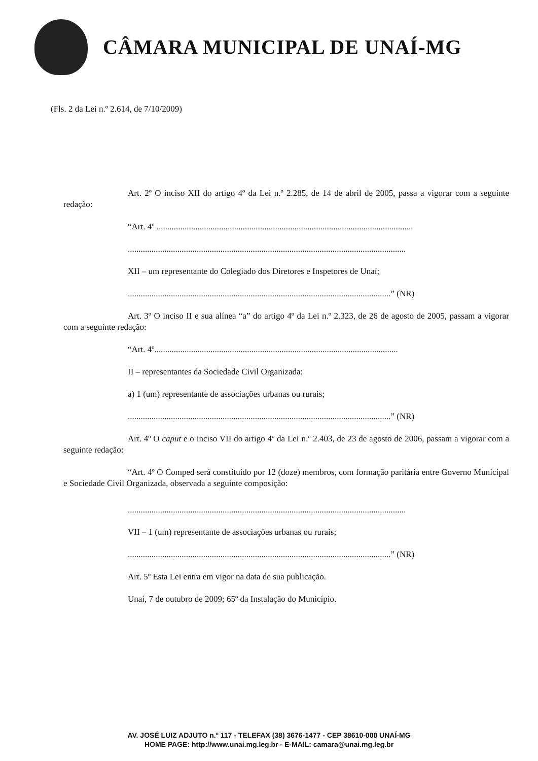CÂMARA MUNICIPAL DE UNAÍ-MG
(Fls. 2 da Lei n.º 2.614, de 7/10/2009)
Art. 2º O inciso XII do artigo 4º da Lei n.º 2.285, de 14 de abril de 2005, passa a vigorar com a seguinte redação:
“Art. 4º .......................................................................................................................
.................................................................................................................................
XII – um representante do Colegiado dos Diretores e Inspetores de Unaí;
..........................................................................................................................” (NR)
Art. 3º O inciso II e sua alínea “a” do artigo 4º da Lei n.º 2.323, de 26 de agosto de 2005, passam a vigorar com a seguinte redação:
“Art. 4º.................................................................................................................
II – representantes da Sociedade Civil Organizada:
a) 1 (um) representante de associações urbanas ou rurais;
..........................................................................................................................” (NR)
Art. 4º O caput e o inciso VII do artigo 4º da Lei n.º 2.403, de 23 de agosto de 2006, passam a vigorar com a seguinte redação:
“Art. 4º O Comped será constituído por 12 (doze) membros, com formação paritária entre Governo Municipal e Sociedade Civil Organizada, observada a seguinte composição:
.................................................................................................................................
VII – 1 (um) representante de associações urbanas ou rurais;
..........................................................................................................................” (NR)
Art. 5º Esta Lei entra em vigor na data de sua publicação.
Unaí, 7 de outubro de 2009; 65º da Instalação do Município.
AV. JOSÉ LUIZ ADJUTO n.º 117 - TELEFAX (38) 3676-1477 - CEP 38610-000 UNAÍ-MG
HOME PAGE: http://www.unai.mg.leg.br - E-MAIL: camara@unai.mg.leg.br